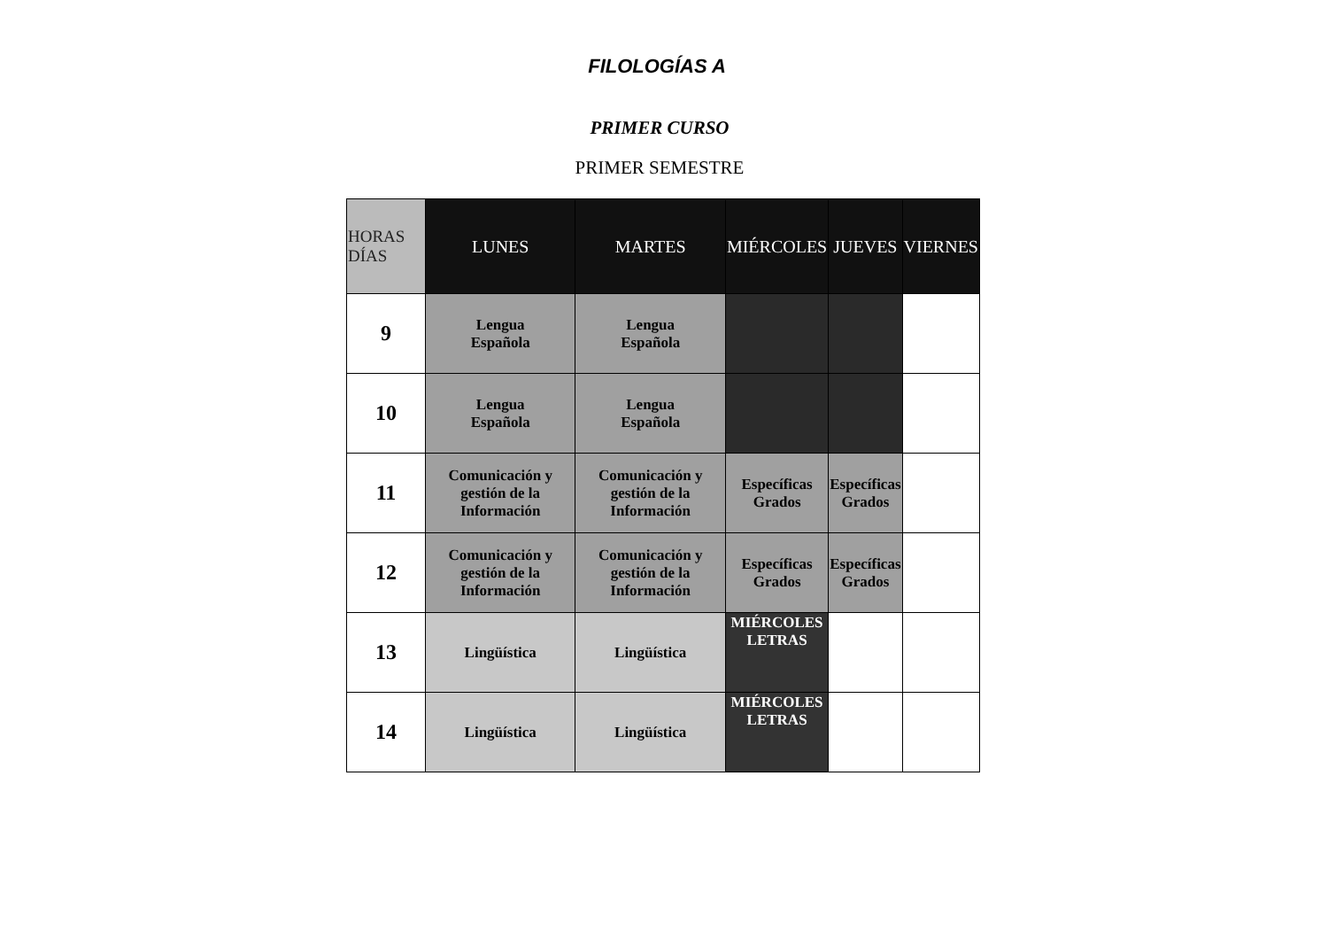FILOLOGÍAS A
PRIMER CURSO
PRIMER SEMESTRE
| HORAS DÍAS | LUNES | MARTES | MIÉRCOLES | JUEVES | VIERNES |
| --- | --- | --- | --- | --- | --- |
| 9 | Lengua Española | Lengua Española | | | |
| 10 | Lengua Española | Lengua Española | | | |
| 11 | Comunicación y gestión de la Información | Comunicación y gestión de la Información | Específicas Grados | Específicas Grados | |
| 12 | Comunicación y gestión de la Información | Comunicación y gestión de la Información | Específicas Grados | Específicas Grados | |
| 13 | Lingüística | Lingüística | MIÉRCOLES LETRAS | | |
| 14 | Lingüística | Lingüística | MIÉRCOLES LETRAS | | |